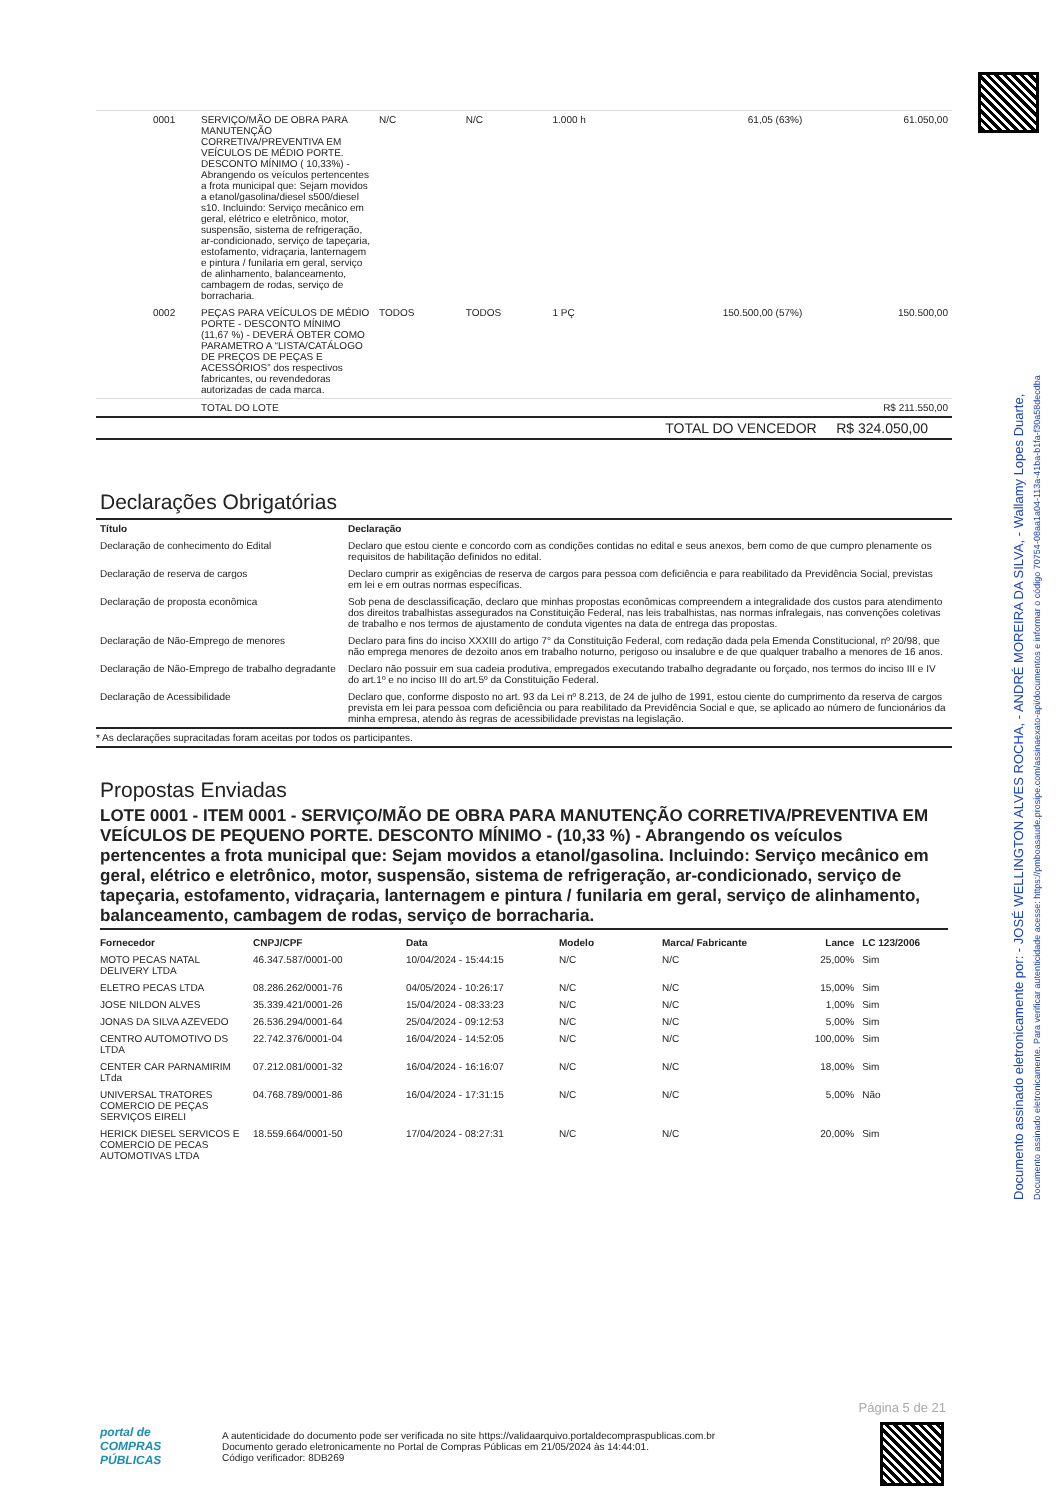Documento assinado eletronicamente por: - JOSÉ WELLINGTON ALVES ROCHA, - ANDRÉ MOREIRA DA SILVA, - Wallamy Lopes Duarte,
Documento assinado eletronicamente. Para verificar autenticidade acesse: https://pmboasaude.prosipe.com/assinaexato-api/documentos e informar o código 70754-08aa1a04-113a-41ba-b1fa-f30a58decdba
| | 0001 | SERVIÇO/MÃO DE OBRA PARA MANUTENÇÃO CORRETIVA/PREVENTIVA EM VEÍCULOS DE MÉDIO PORTE. DESCONTO MÍNIMO ( 10,33%) - Abrangendo os veículos pertencentes a frota municipal que: Sejam movidos a etanol/gasolina/diesel s500/diesel s10. Incluindo: Serviço mecânico em geral, elétrico e eletrônico, motor, suspensão, sistema de refrigeração, ar-condicionado, serviço de tapeçaria, estofamento, vidraçaria, lanternagem e pintura / funilaria em geral, serviço de alinhamento, balanceamento, cambagem de rodas, serviço de borracharia. | N/C | N/C | 1.000 h | 61,05 (63%) | 61.050,00 |
| | 0002 | PEÇAS PARA VEÍCULOS DE MÉDIO PORTE - DESCONTO MÍNIMO (11,67 %) - DEVERÁ OBTER COMO PARAMETRO A “LISTA/CATÁLOGO DE PREÇOS DE PEÇAS E ACESSÓRIOS” dos respectivos fabricantes, ou revendedoras autorizadas de cada marca. | TODOS | TODOS | 1 PÇ | 150.500,00 (57%) | 150.500,00 |
| | | TOTAL DO LOTE | | | | | R$ 211.550,00 |
TOTAL DO VENCEDOR R$ 324.050,00
Declarações Obrigatórias
| Título | Declaração |
| --- | --- |
| Declaração de conhecimento do Edital | Declaro que estou ciente e concordo com as condições contidas no edital e seus anexos, bem como de que cumpro plenamente os requisitos de habilitação definidos no edital. |
| Declaração de reserva de cargos | Declaro cumprir as exigências de reserva de cargos para pessoa com deficiência e para reabilitado da Previdência Social, previstas em lei e em outras normas específicas. |
| Declaração de proposta econômica | Sob pena de desclassificação, declaro que minhas propostas econômicas compreendem a integralidade dos custos para atendimento dos direitos trabalhistas assegurados na Constituição Federal, nas leis trabalhistas, nas normas infralegais, nas convenções coletivas de trabalho e nos termos de ajustamento de conduta vigentes na data de entrega das propostas. |
| Declaração de Não-Emprego de menores | Declaro para fins do inciso XXXIII do artigo 7° da Constituição Federal, com redação dada pela Emenda Constitucional, nº 20/98, que não emprega menores de dezoito anos em trabalho noturno, perigoso ou insalubre e de que qualquer trabalho a menores de 16 anos. |
| Declaração de Não-Emprego de trabalho degradante | Declaro não possuir em sua cadeia produtiva, empregados executando trabalho degradante ou forçado, nos termos do inciso III e IV do art.1º e no inciso III do art.5º da Constituição Federal. |
| Declaração de Acessibilidade | Declaro que, conforme disposto no art. 93 da Lei nº 8.213, de 24 de julho de 1991, estou ciente do cumprimento da reserva de cargos prevista em lei para pessoa com deficiência ou para reabilitado da Previdência Social e que, se aplicado ao número de funcionários da minha empresa, atendo às regras de acessibilidade previstas na legislação. |
* As declarações supracitadas foram aceitas por todos os participantes.
Propostas Enviadas
LOTE 0001 - ITEM 0001 - SERVIÇO/MÃO DE OBRA PARA MANUTENÇÃO CORRETIVA/PREVENTIVA EM VEÍCULOS DE PEQUENO PORTE. DESCONTO MÍNIMO - (10,33 %) - Abrangendo os veículos pertencentes a frota municipal que: Sejam movidos a etanol/gasolina. Incluindo: Serviço mecânico em geral, elétrico e eletrônico, motor, suspensão, sistema de refrigeração, ar-condicionado, serviço de tapeçaria, estofamento, vidraçaria, lanternagem e pintura / funilaria em geral, serviço de alinhamento, balanceamento, cambagem de rodas, serviço de borracharia.
| Fornecedor | CNPJ/CPF | Data | Modelo | Marca/ Fabricante | Lance | LC 123/2006 |
| --- | --- | --- | --- | --- | --- | --- |
| MOTO PECAS NATAL DELIVERY LTDA | 46.347.587/0001-00 | 10/04/2024 - 15:44:15 | N/C | N/C | 25,00% | Sim |
| ELETRO PECAS LTDA | 08.286.262/0001-76 | 04/05/2024 - 10:26:17 | N/C | N/C | 15,00% | Sim |
| JOSE NILDON ALVES | 35.339.421/0001-26 | 15/04/2024 - 08:33:23 | N/C | N/C | 1,00% | Sim |
| JONAS DA SILVA AZEVEDO | 26.536.294/0001-64 | 25/04/2024 - 09:12:53 | N/C | N/C | 5,00% | Sim |
| CENTRO AUTOMOTIVO DS LTDA | 22.742.376/0001-04 | 16/04/2024 - 14:52:05 | N/C | N/C | 100,00% | Sim |
| CENTER CAR PARNAMIRIM LTda | 07.212.081/0001-32 | 16/04/2024 - 16:16:07 | N/C | N/C | 18,00% | Sim |
| UNIVERSAL TRATORES COMERCIO DE PEÇAS SERVIÇOS EIRELI | 04.768.789/0001-86 | 16/04/2024 - 17:31:15 | N/C | N/C | 5,00% | Não |
| HERICK DIESEL SERVICOS E COMERCIO DE PECAS AUTOMOTIVAS LTDA | 18.559.664/0001-50 | 17/04/2024 - 08:27:31 | N/C | N/C | 20,00% | Sim |
Página 5 de 21
portal de
COMPRAS
PÚBLICAS
A autenticidade do documento pode ser verificada no site https://validaarquivo.portaldecompraspublicas.com.br
Documento gerado eletronicamente no Portal de Compras Públicas em 21/05/2024 às 14:44:01.
Código verificador: 8DB269